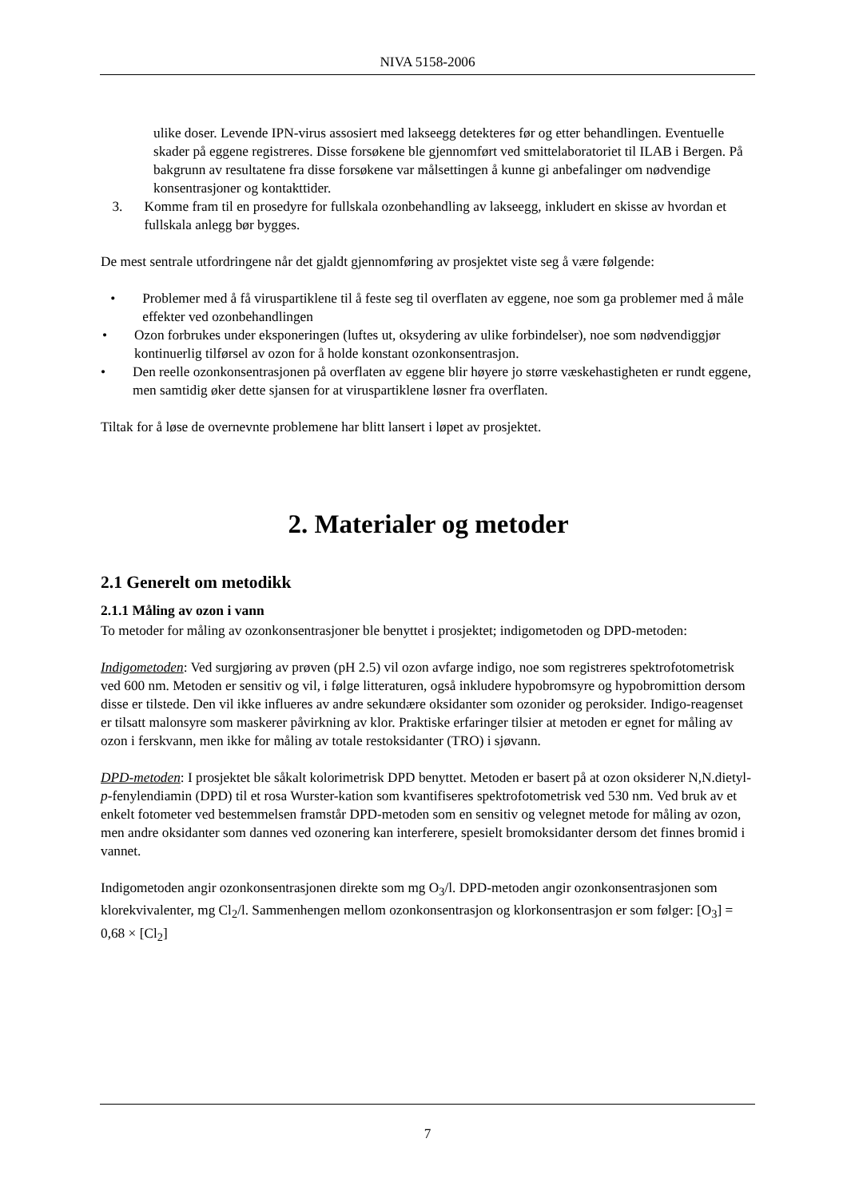NIVA 5158-2006
ulike doser. Levende IPN-virus assosiert med lakseegg detekteres før og etter behandlingen. Eventuelle skader på eggene registreres. Disse forsøkene ble gjennomført ved smittelaboratoriet til ILAB i Bergen. På bakgrunn av resultatene fra disse forsøkene var målsettingen å kunne gi anbefalinger om nødvendige konsentrasjoner og kontakttider.
3. Komme fram til en prosedyre for fullskala ozonbehandling av lakseegg, inkludert en skisse av hvordan et fullskala anlegg bør bygges.
De mest sentrale utfordringene når det gjaldt gjennomføring av prosjektet viste seg å være følgende:
• Problemer med å få viruspartiklene til å feste seg til overflaten av eggene, noe som ga problemer med å måle effekter ved ozonbehandlingen
• Ozon forbrukes under eksponeringen (luftes ut, oksydering av ulike forbindelser), noe som nødvendiggjør kontinuerlig tilførsel av ozon for å holde konstant ozonkonsentrasjon.
• Den reelle ozonkonsentrasjonen på overflaten av eggene blir høyere jo større væskehastigheten er rundt eggene, men samtidig øker dette sjansen for at viruspartiklene løsner fra overflaten.
Tiltak for å løse de overnevnte problemene har blitt lansert i løpet av prosjektet.
2. Materialer og metoder
2.1 Generelt om metodikk
2.1.1 Måling av ozon i vann
To metoder for måling av ozonkonsentrasjoner ble benyttet i prosjektet; indigometoden og DPD-metoden:
Indigometoden: Ved surgjøring av prøven (pH 2.5) vil ozon avfarge indigo, noe som registreres spektrofotometrisk ved 600 nm. Metoden er sensitiv og vil, i følge litteraturen, også inkludere hypobromsyre og hypobromittion dersom disse er tilstede. Den vil ikke influeres av andre sekundære oksidanter som ozonider og peroksider. Indigo-reagenset er tilsatt malonsyre som maskerer påvirkning av klor. Praktiske erfaringer tilsier at metoden er egnet for måling av ozon i ferskvann, men ikke for måling av totale restoksidanter (TRO) i sjøvann.
DPD-metoden: I prosjektet ble såkalt kolorimetrisk DPD benyttet. Metoden er basert på at ozon oksiderer N,N.dietyl-p-fenylendiamin (DPD) til et rosa Wurster-kation som kvantifiseres spektrofotometrisk ved 530 nm. Ved bruk av et enkelt fotometer ved bestemmelsen framstår DPD-metoden som en sensitiv og velegnet metode for måling av ozon, men andre oksidanter som dannes ved ozonering kan interferere, spesielt bromoksidanter dersom det finnes bromid i vannet.
Indigometoden angir ozonkonsentrasjonen direkte som mg O<sub>3</sub>/l. DPD-metoden angir ozonkonsentrasjonen som klorekvivalenter, mg Cl<sub>2</sub>/l. Sammenhengen mellom ozonkonsentrasjon og klorkonsentrasjon er som følger: [O<sub>3</sub>] = 0,68 × [Cl<sub>2</sub>]
7